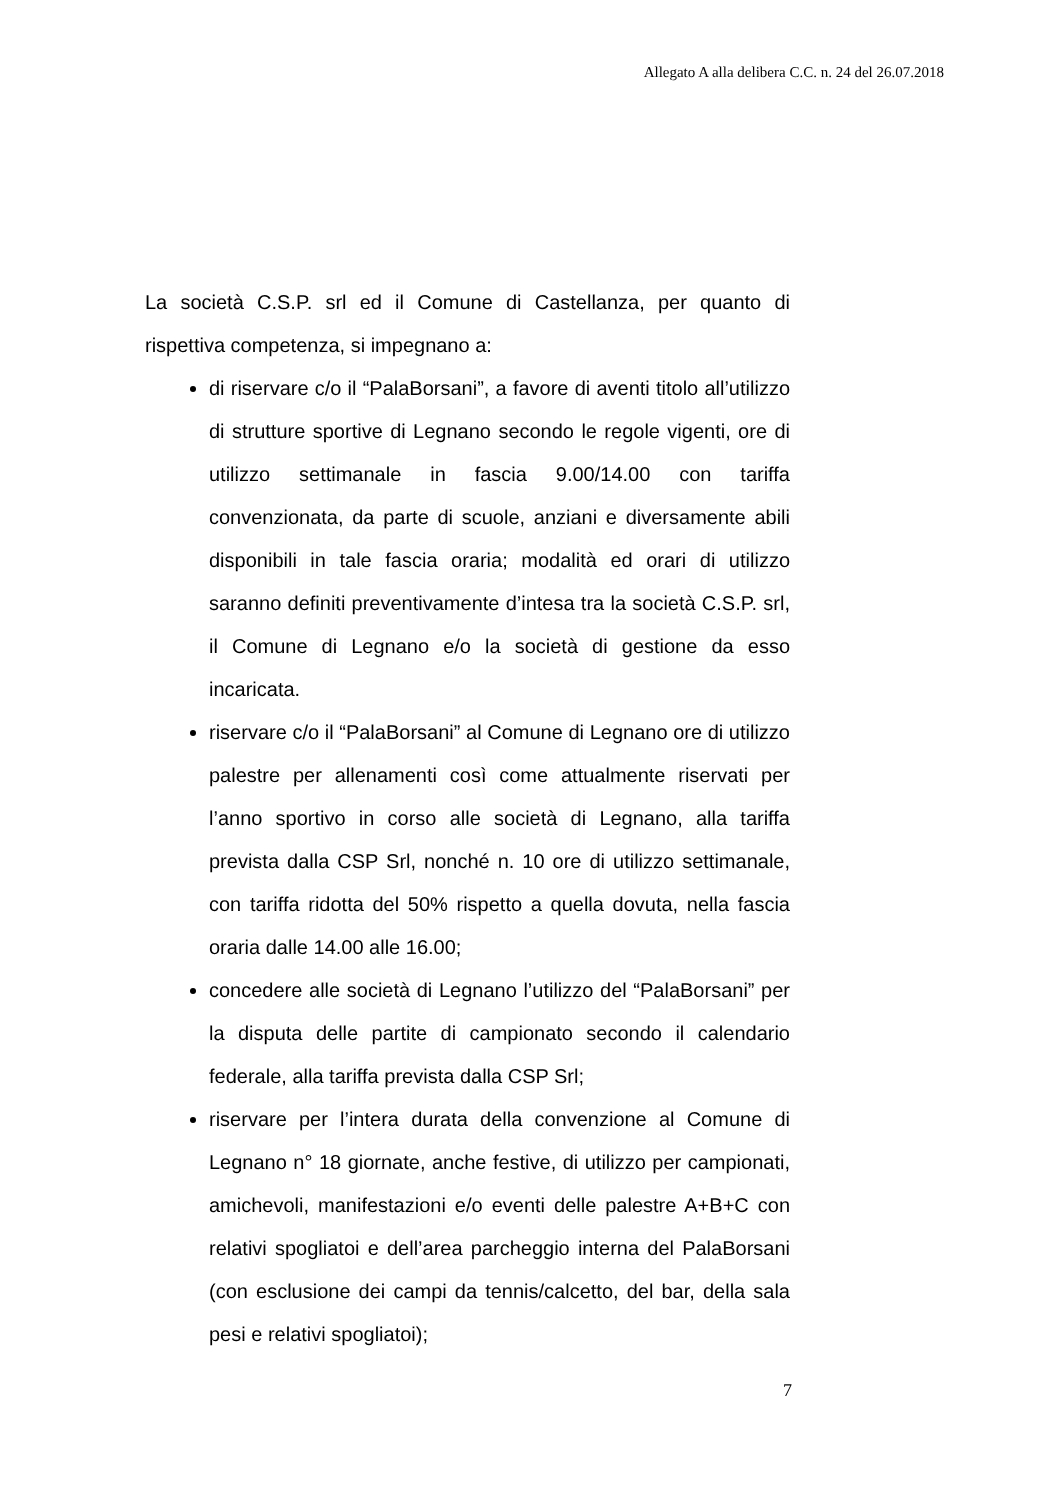Allegato A alla delibera C.C. n. 24 del 26.07.2018
La società C.S.P. srl ed il Comune di Castellanza, per quanto di rispettiva competenza, si impegnano a:
di riservare c/o il “PalaBorsani”, a favore di aventi titolo all’utilizzo di strutture sportive di Legnano secondo le regole vigenti, ore di utilizzo settimanale in fascia 9.00/14.00 con tariffa convenzionata, da parte di scuole, anziani e diversamente abili disponibili in tale fascia oraria; modalità ed orari di utilizzo saranno definiti preventivamente d’intesa tra la società C.S.P. srl, il Comune di Legnano e/o la società di gestione da esso incaricata.
riservare c/o il “PalaBorsani” al Comune di Legnano ore di utilizzo palestre per allenamenti così come attualmente riservati per l’anno sportivo in corso alle società di Legnano, alla tariffa prevista dalla CSP Srl, nonché n. 10 ore di utilizzo settimanale, con tariffa ridotta del 50% rispetto a quella dovuta, nella fascia oraria dalle 14.00 alle 16.00;
concedere alle società di Legnano l’utilizzo del “PalaBorsani” per la disputa delle partite di campionato secondo il calendario federale, alla tariffa prevista dalla CSP Srl;
riservare per l’intera durata della convenzione al Comune di Legnano n° 18 giornate, anche festive, di utilizzo per campionati, amichevoli, manifestazioni e/o eventi delle palestre A+B+C con relativi spogliatoi e dell’area parcheggio interna del PalaBorsani (con esclusione dei campi da tennis/calcetto, del bar, della sala pesi e relativi spogliatoi);
7